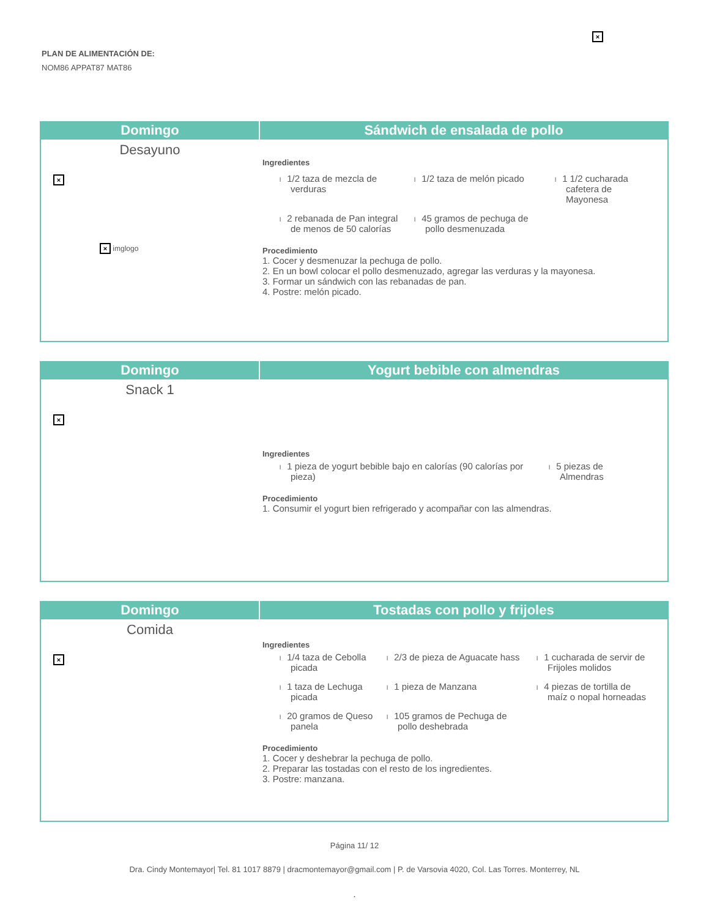×
PLAN DE ALIMENTACIÓN DE:
NOM86 APPAT87 MAT86
Domingo Sándwich de ensalada de pollo
Desayuno
×
× imglogo
Ingredientes
1/2 taza de mezcla de verduras
1/2 taza de melón picado
1 1/2 cucharada cafetera de Mayonesa
2 rebanada de Pan integral de menos de 50 calorías
45 gramos de pechuga de pollo desmenuzada
Procedimiento
1. Cocer y desmenuzar la pechuga de pollo.
2. En un bowl colocar el pollo desmenuzado, agregar las verduras y la mayonesa.
3. Formar un sándwich con las rebanadas de pan.
4. Postre: melón picado.
Domingo Yogurt bebible con almendras
Snack 1
×
Ingredientes
1 pieza de yogurt bebible bajo en calorías (90 calorías por pieza)
5 piezas de Almendras
Procedimiento
1. Consumir el yogurt bien refrigerado y acompañar con las almendras.
Domingo Tostadas con pollo y frijoles
Comida
×
Ingredientes
1/4 taza de Cebolla picada
2/3 de pieza de Aguacate hass
1 cucharada de servir de Frijoles molidos
1 taza de Lechuga picada
1 pieza de Manzana
4 piezas de tortilla de maíz o nopal horneadas
20 gramos de Queso panela
105 gramos de Pechuga de pollo deshebrada
Procedimiento
1. Cocer y deshebrar la pechuga de pollo.
2. Preparar las tostadas con el resto de los ingredientes.
3. Postre: manzana.
Página 11/ 12
Dra. Cindy Montemayor| Tel. 81 1017 8879 | dracmontemayor@gmail.com | P. de Varsovia 4020, Col. Las Torres. Monterrey, NL
.